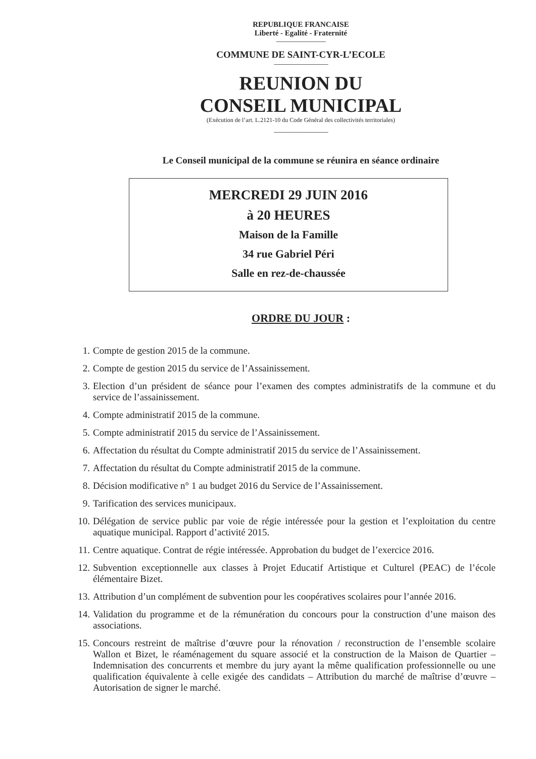REPUBLIQUE FRANCAISE
Liberté - Egalité - Fraternité
------------------------------------------
COMMUNE DE SAINT-CYR-L’ECOLE
----------------------------------------------
REUNION DU
CONSEIL MUNICIPAL
(Exécution de l’art. L.2121-10 du Code Général des collectivités territoriales)
----------------------------------------------
Le Conseil municipal de la commune se réunira en séance ordinaire
MERCREDI 29 JUIN 2016
à 20 HEURES
Maison de la Famille
34 rue Gabriel Péri
Salle en rez-de-chaussée
ORDRE DU JOUR :
1. Compte de gestion 2015 de la commune.
2. Compte de gestion 2015 du service de l’Assainissement.
3. Election d’un président de séance pour l’examen des comptes administratifs de la commune et du service de l’assainissement.
4. Compte administratif 2015 de la commune.
5. Compte administratif 2015 du service de l’Assainissement.
6. Affectation du résultat du Compte administratif 2015 du service de l’Assainissement.
7. Affectation du résultat du Compte administratif 2015 de la commune.
8. Décision modificative n° 1 au budget 2016 du Service de l’Assainissement.
9. Tarification des services municipaux.
10. Délégation de service public par voie de régie intéressée pour la gestion et l’exploitation du centre aquatique municipal. Rapport d’activité 2015.
11. Centre aquatique. Contrat de régie intéressée. Approbation du budget de l’exercice 2016.
12. Subvention exceptionnelle aux classes à Projet Educatif Artistique et Culturel (PEAC) de l’école élémentaire Bizet.
13. Attribution d’un complément de subvention pour les coopératives scolaires pour l’année 2016.
14. Validation du programme et de la rémunération du concours pour la construction d’une maison des associations.
15. Concours restreint de maîtrise d’œuvre pour la rénovation / reconstruction de l’ensemble scolaire Wallon et Bizet, le réaménagement du square associé et la construction de la Maison de Quartier – Indemnisation des concurrents et membre du jury ayant la même qualification professionnelle ou une qualification équivalente à celle exigée des candidats – Attribution du marché de maîtrise d’œuvre – Autorisation de signer le marché.